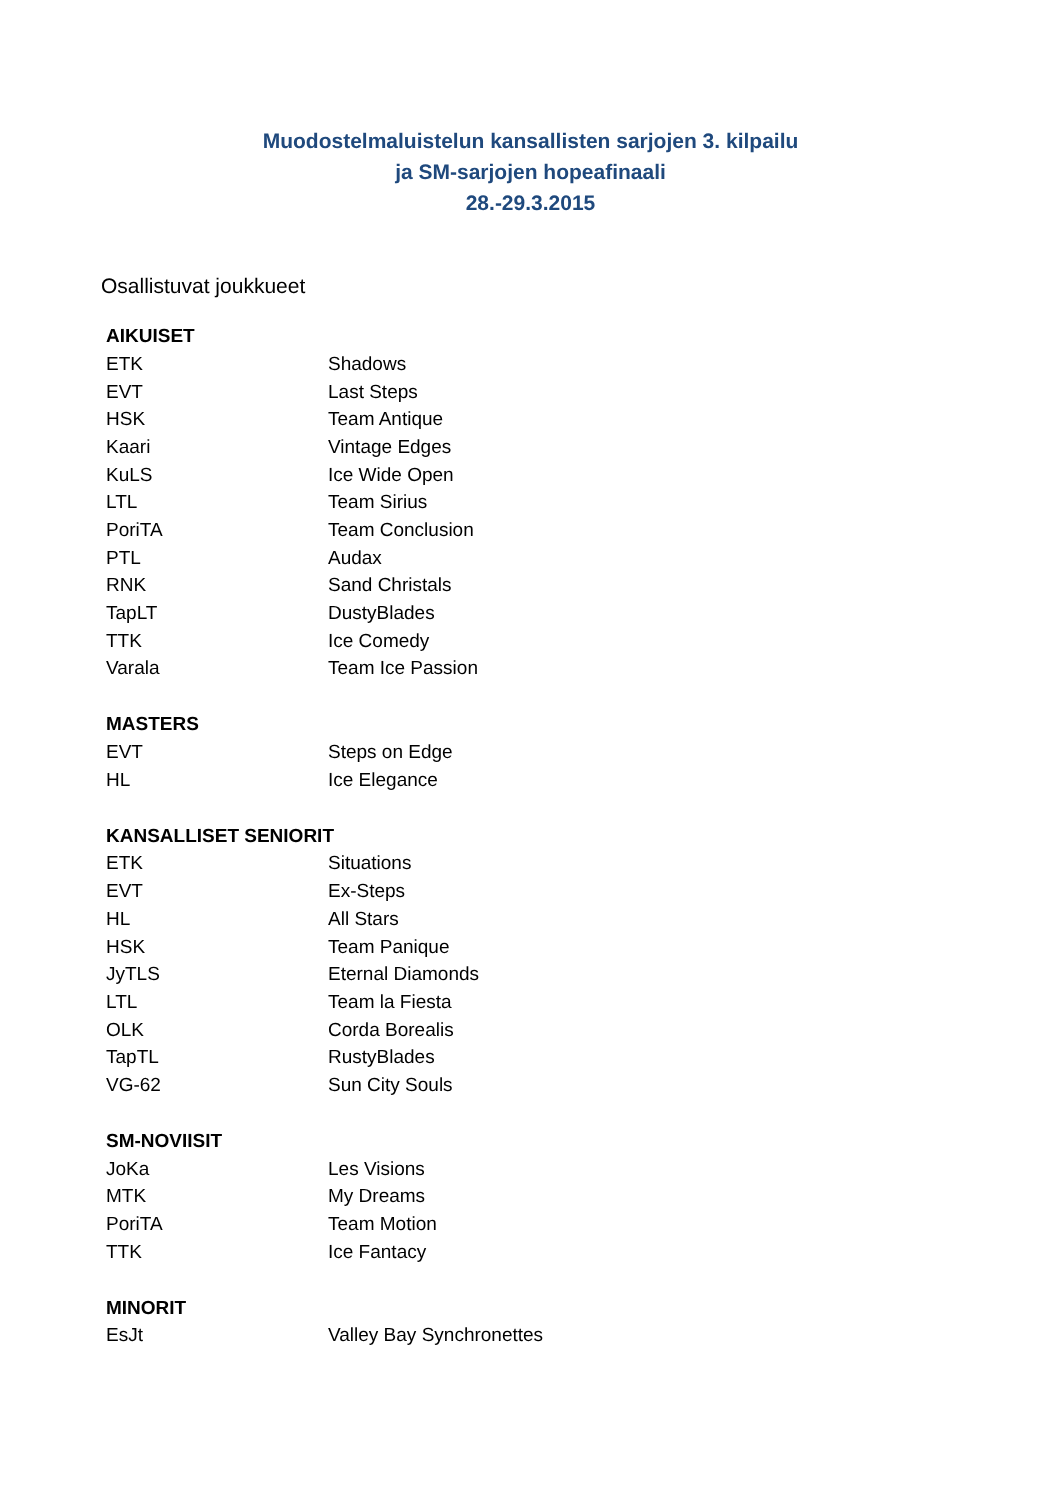Muodostelmaluistelun kansallisten sarjojen 3. kilpailu
ja SM-sarjojen hopeafinaali
28.-29.3.2015
Osallistuvat joukkueet
| AIKUISET | |
| --- | --- |
| ETK | Shadows |
| EVT | Last Steps |
| HSK | Team Antique |
| Kaari | Vintage Edges |
| KuLS | Ice Wide Open |
| LTL | Team Sirius |
| PoriTA | Team Conclusion |
| PTL | Audax |
| RNK | Sand Christals |
| TapLT | DustyBlades |
| TTK | Ice Comedy |
| Varala | Team Ice Passion |
| MASTERS | |
| EVT | Steps on Edge |
| HL | Ice Elegance |
| KANSALLISET SENIORIT | |
| ETK | Situations |
| EVT | Ex-Steps |
| HL | All Stars |
| HSK | Team Panique |
| JyTLS | Eternal Diamonds |
| LTL | Team la Fiesta |
| OLK | Corda Borealis |
| TapTL | RustyBlades |
| VG-62 | Sun City Souls |
| SM-NOVIISIT | |
| JoKa | Les Visions |
| MTK | My Dreams |
| PoriTA | Team Motion |
| TTK | Ice Fantacy |
| MINORIT | |
| EsJt | Valley Bay Synchronettes |